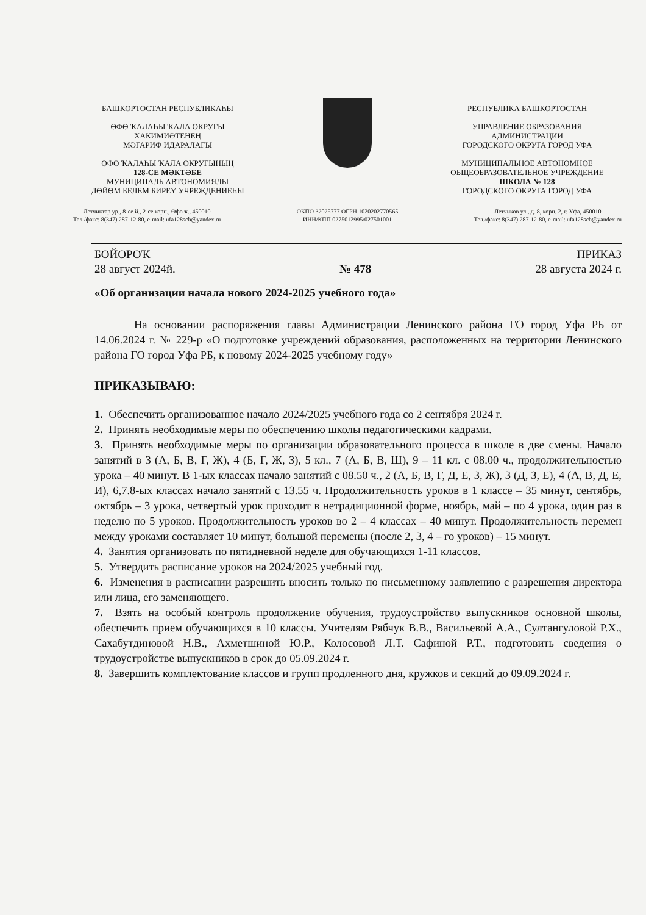БАШКОРТОСТАН РЕСПУБЛИКАҺЫ
ӨФӨ ҠАЛАҺЫ ҠАЛА ОКРУГЫ
ХАКИМИӘТЕНЕҢ
МӘГАРИФ ИДАРАЛАҒЫ
ӨФӨ ҠАЛАҺЫ ҠАЛА ОКРУГЫНЫҢ
128-СЕ МӘКТӘБЕ
МУНИЦИПАЛЬ АВТОНОМИЯЛЫ
ДӨЙӨМ БЕЛЕМ БИРЕҮ УЧРЕЖДЕНИЕҺЫ
РЕСПУБЛИКА БАШКОРТОСТАН
УПРАВЛЕНИЕ ОБРАЗОВАНИЯ
АДМИНИСТРАЦИИ
ГОРОДСКОГО ОКРУГА ГОРОД УФА
МУНИЦИПАЛЬНОЕ АВТОНОМНОЕ
ОБЩЕОБРАЗОВАТЕЛЬНОЕ УЧРЕЖДЕНИЕ
ШКОЛА № 128
ГОРОДСКОГО ОКРУГА ГОРОД УФА
Летчиктар ур., 8-се й., 2-се корп., Өфө ҡ., 450010
Тел./факс: 8(347) 287-12-80, e-mail: ufa128sch@yandex.ru
ОКПО 32025777 ОГРН 1020202770565
ИНН/КПП 0275012995/027501001
Летчиков ул., д. 8, корп. 2, г. Уфа, 450010
Тел./факс: 8(347) 287-12-80, e-mail: ufa128sch@yandex.ru
БОЙОРОҠ ПРИКАЗ
28 август 2024й. № 478 28 августа 2024 г.
«Об организации начала нового 2024-2025 учебного года»
На основании распоряжения главы Администрации Ленинского района ГО город Уфа РБ от 14.06.2024 г. № 229-р «О подготовке учреждений образования, расположенных на территории Ленинского района ГО город Уфа РБ, к новому 2024-2025 учебному году»
ПРИКАЗЫВАЮ:
1. Обеспечить организованное начало 2024/2025 учебного года со 2 сентября 2024 г.
2. Принять необходимые меры по обеспечению школы педагогическими кадрами.
3. Принять необходимые меры по организации образовательного процесса в школе в две смены. Начало занятий в 3 (А, Б, В, Г, Ж), 4 (Б, Г, Ж, З), 5 кл., 7 (А, Б, В, Ш), 9 – 11 кл. с 08.00 ч., продолжительностью урока – 40 минут. В 1-ых классах начало занятий с 08.50 ч., 2 (А, Б, В, Г, Д, Е, З, Ж), 3 (Д, З, Е), 4 (А, В, Д, Е, И), 6,7.8-ых классах начало занятий с 13.55 ч. Продолжительность уроков в 1 классе – 35 минут, сентябрь, октябрь – 3 урока, четвертый урок проходит в нетрадиционной форме, ноябрь, май – по 4 урока, один раз в неделю по 5 уроков. Продолжительность уроков во 2 – 4 классах – 40 минут. Продолжительность перемен между уроками составляет 10 минут, большой перемены (после 2, 3, 4 – го уроков) – 15 минут.
4. Занятия организовать по пятидневной неделе для обучающихся 1-11 классов.
5. Утвердить расписание уроков на 2024/2025 учебный год.
6. Изменения в расписании разрешить вносить только по письменному заявлению с разрешения директора или лица, его заменяющего.
7. Взять на особый контроль продолжение обучения, трудоустройство выпускников основной школы, обеспечить прием обучающихся в 10 классы. Учителям Рябчук В.В., Васильевой А.А., Султангуловой Р.Х., Сахабутдиновой Н.В., Ахметшиной Ю.Р., Колосовой Л.Т. Сафиной Р.Т., подготовить сведения о трудоустройстве выпускников в срок до 05.09.2024 г.
8. Завершить комплектование классов и групп продленного дня, кружков и секций до 09.09.2024 г.